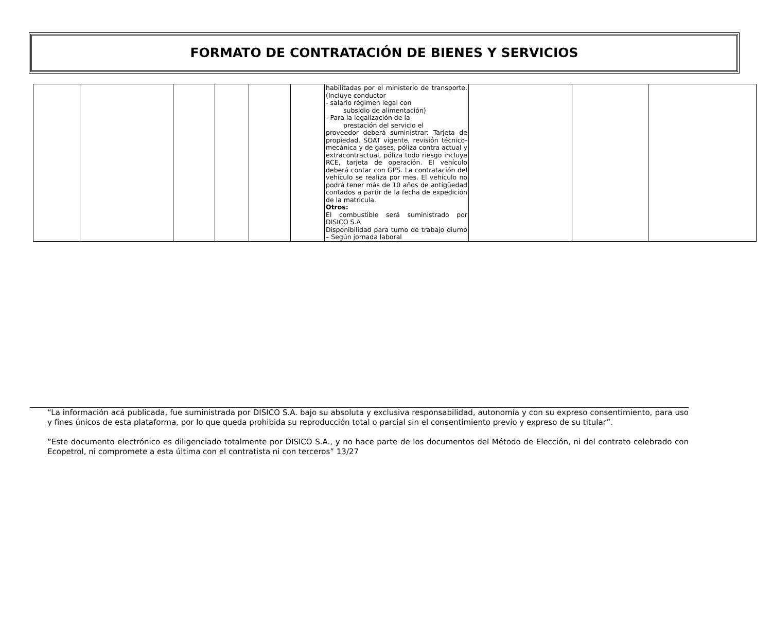FORMATO DE CONTRATACIÓN DE BIENES Y SERVICIOS
| | | | | | | habilitadas por el ministerio de transporte. (Incluye conductor - salario régimen legal con subsidio de alimentación) - Para la legalización de la prestación del servicio el proveedor deberá suministrar: Tarjeta de propiedad, SOAT vigente, revisión técnico-mecánica y de gases, póliza contra actual y extracontractual, póliza todo riesgo incluye RCE, tarjeta de operación. El vehículo deberá contar con GPS. La contratación del vehículo se realiza por mes. El vehículo no podrá tener más de 10 años de antigüedad contados a partir de la fecha de expedición de la matricula. Otros: El combustible será suministrado por DISICO S.A Disponibilidad para turno de trabajo diurno – Según jornada laboral | | | |
“La información acá publicada, fue suministrada por DISICO S.A. bajo su absoluta y exclusiva responsabilidad, autonomía y con su expreso consentimiento, para uso y fines únicos de esta plataforma, por lo que queda prohibida su reproducción total o parcial sin el consentimiento previo y expreso de su titular”.
“Este documento electrónico es diligenciado totalmente por DISICO S.A., y no hace parte de los documentos del Método de Elección, ni del contrato celebrado con Ecopetrol, ni compromete a esta última con el contratista ni con terceros” 13/27